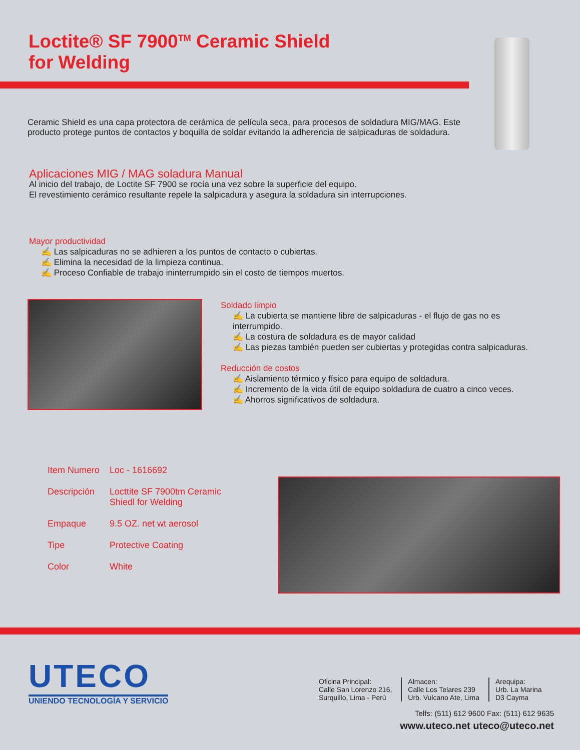Loctite® SF 7900<sup>TM</sup> Ceramic Shield
for Welding
Ceramic Shield es una capa protectora de cerámica de película seca, para procesos de soldadura MIG/MAG. Este producto protege puntos de contactos y boquilla de soldar evitando la adherencia de salpicaduras de soldadura.
Aplicaciones MIG / MAG soladura Manual
Al inicio del trabajo, de Loctite SF 7900 se rocía una vez sobre la superficie del equipo.
El revestimiento cerámico resultante repele la salpicadura y asegura la soldadura sin interrupciones.
Mayor productividad
✍ Las salpicaduras no se adhieren a los puntos de contacto o cubiertas.
✍ Elimina la necesidad de la limpieza continua.
✍ Proceso Confiable de trabajo ininterrumpido sin el costo de tiempos muertos.
Soldado limpio
✍ La cubierta se mantiene libre de salpicaduras - el flujo de gas no es interrumpido.
✍ La costura de soldadura es de mayor calidad
✍ Las piezas también pueden ser cubiertas y protegidas contra salpicaduras.
Reducción de costos
✍ Aislamiento térmico y físico para equipo de soldadura.
✍ Incremento de la vida útil de equipo soldadura de cuatro a cinco veces.
✍ Ahorros significativos de soldadura.
| Item Numero | Loc - 1616692 |
| Descripción | Locttite SF 7900tm Ceramic Shiedl for Welding |
| Empaque | 9.5 OZ. net wt aerosol |
| Tipe | Protective Coating |
| Color | White |
UTECO
UNIENDO TECNOLOGÍA Y SERVICIO
Oficina Principal:
Calle San Lorenzo 216,
Surquillo, Lima - Perú
Almacen:
Calle Los Telares 239
Urb. Vulcano Ate, Lima
Arequipa:
Urb. La Marina
D3 Cayma
Telfs: (511) 612 9600 Fax: (511) 612 9635
www.uteco.net uteco@uteco.net